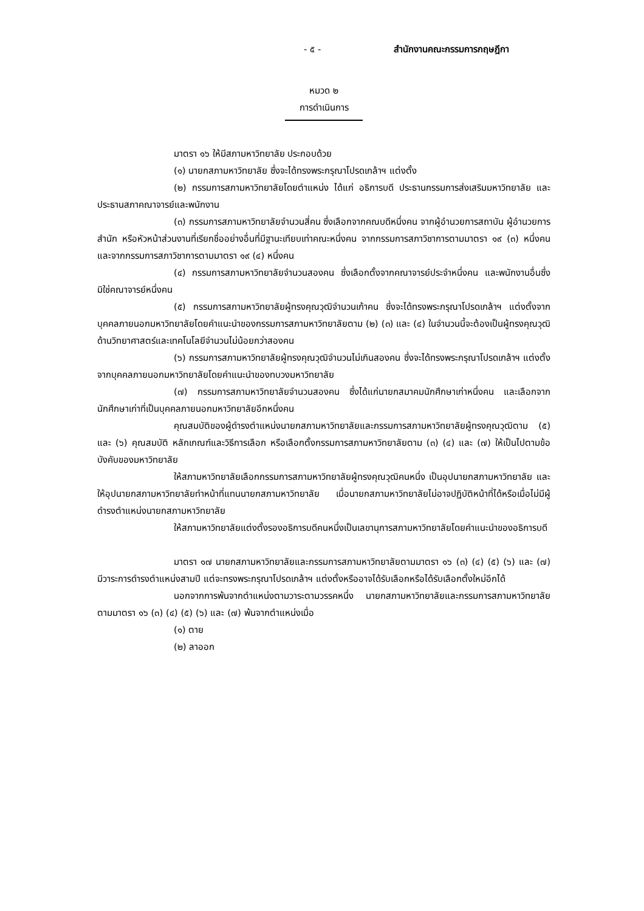- ๕ - สำนักงานคณะกรรมการกฤษฎีกา
หมวด ๒
การดำเนินการ
มาตรา ๑๖ ให้มีสภามหาวิทยาลัย ประกอบด้วย
(๑) นายกสภามหาวิทยาลัย ซึ่งจะได้ทรงพระกรุณาโปรดเกล้าฯ แต่งตั้ง
(๒) กรรมการสภามหาวิทยาลัยโดยตำแหน่ง ได้แก่ อธิการบดี ประธานกรรมการส่งเสริมมหาวิทยาลัย และประธานสภาคณาจารย์และพนักงาน
(๓) กรรมการสภามหาวิทยาลัยจำนวนสี่คน ซึ่งเลือกจากคณบดีหนึ่งคน จากผู้อำนวยการสถาบัน ผู้อำนวยการสำนัก หรือหัวหน้าส่วนงานที่เรียกชื่ออย่างอื่นที่มีฐานะเทียบเท่าคณะหนึ่งคน จากกรรมการสภาวิชาการตามมาตรา ๑๙ (๓) หนึ่งคน และจากกรรมการสภาวิชาการตามมาตรา ๑๙ (๔) หนึ่งคน
(๔) กรรมการสภามหาวิทยาลัยจำนวนสองคน ซึ่งเลือกตั้งจากคณาจารย์ประจำหนึ่งคน และพนักงานอื่นซึ่งมิใช่คณาจารย์หนึ่งคน
(๕) กรรมการสภามหาวิทยาลัยผู้ทรงคุณวุฒิจำนวนเก้าคน ซึ่งจะได้ทรงพระกรุณาโปรดเกล้าฯ แต่งตั้งจากบุคคลภายนอกมหาวิทยาลัยโดยคำแนะนำของกรรมการสภามหาวิทยาลัยตาม (๒) (๓) และ (๔) ในจำนวนนี้จะต้องเป็นผู้ทรงคุณวุฒิด้านวิทยาศาสตร์และเทคโนโลยีจำนวนไม่น้อยกว่าสองคน
(๖) กรรมการสภามหาวิทยาลัยผู้ทรงคุณวุฒิจำนวนไม่เกินสองคน ซึ่งจะได้ทรงพระกรุณาโปรดเกล้าฯ แต่งตั้งจากบุคคลภายนอกมหาวิทยาลัยโดยคำแนะนำของทบวงมหาวิทยาลัย
(๗) กรรมการสภามหาวิทยาลัยจำนวนสองคน ซึ่งได้แก่นายกสมาคมนักศึกษาเก่าหนึ่งคน และเลือกจากนักศึกษาเก่าที่เป็นบุคคลภายนอกมหาวิทยาลัยอีกหนึ่งคน
คุณสมบัติของผู้ดำรงตำแหน่งนายกสภามหาวิทยาลัยและกรรมการสภามหาวิทยาลัยผู้ทรงคุณวุฒิตาม (๕) และ (๖) คุณสมบัติ หลักเกณฑ์และวิธีการเลือก หรือเลือกตั้งกรรมการสภามหาวิทยาลัยตาม (๓) (๔) และ (๗) ให้เป็นไปตามข้อบังคับของมหาวิทยาลัย
ให้สภามหาวิทยาลัยเลือกกรรมการสภามหาวิทยาลัยผู้ทรงคุณวุฒิคนหนึ่ง เป็นอุปนายกสภามหาวิทยาลัย และให้อุปนายกสภามหาวิทยาลัยทำหน้าที่แทนนายกสภามหาวิทยาลัย เมื่อนายกสภามหาวิทยาลัยไม่อาจปฏิบัติหน้าที่ได้หรือเมื่อไม่มีผู้ดำรงตำแหน่งนายกสภามหาวิทยาลัย
ให้สภามหาวิทยาลัยแต่งตั้งรองอธิการบดีคนหนึ่งเป็นเลขานุการสภามหาวิทยาลัยโดยคำแนะนำของอธิการบดี
มาตรา ๑๗ นายกสภามหาวิทยาลัยและกรรมการสภามหาวิทยาลัยตามมาตรา ๑๖ (๓) (๔) (๕) (๖) และ (๗) มีวาระการดำรงตำแหน่งสามปี แต่จะทรงพระกรุณาโปรดเกล้าฯ แต่งตั้งหรืออาจได้รับเลือกหรือได้รับเลือกตั้งใหม่อีกได้
นอกจากการพ้นจากตำแหน่งตามวาระตามวรรคหนึ่ง นายกสภามหาวิทยาลัยและกรรมการสภามหาวิทยาลัยตามมาตรา ๑๖ (๓) (๔) (๕) (๖) และ (๗) พ้นจากตำแหน่งเมื่อ
(๑) ตาย
(๒) ลาออก